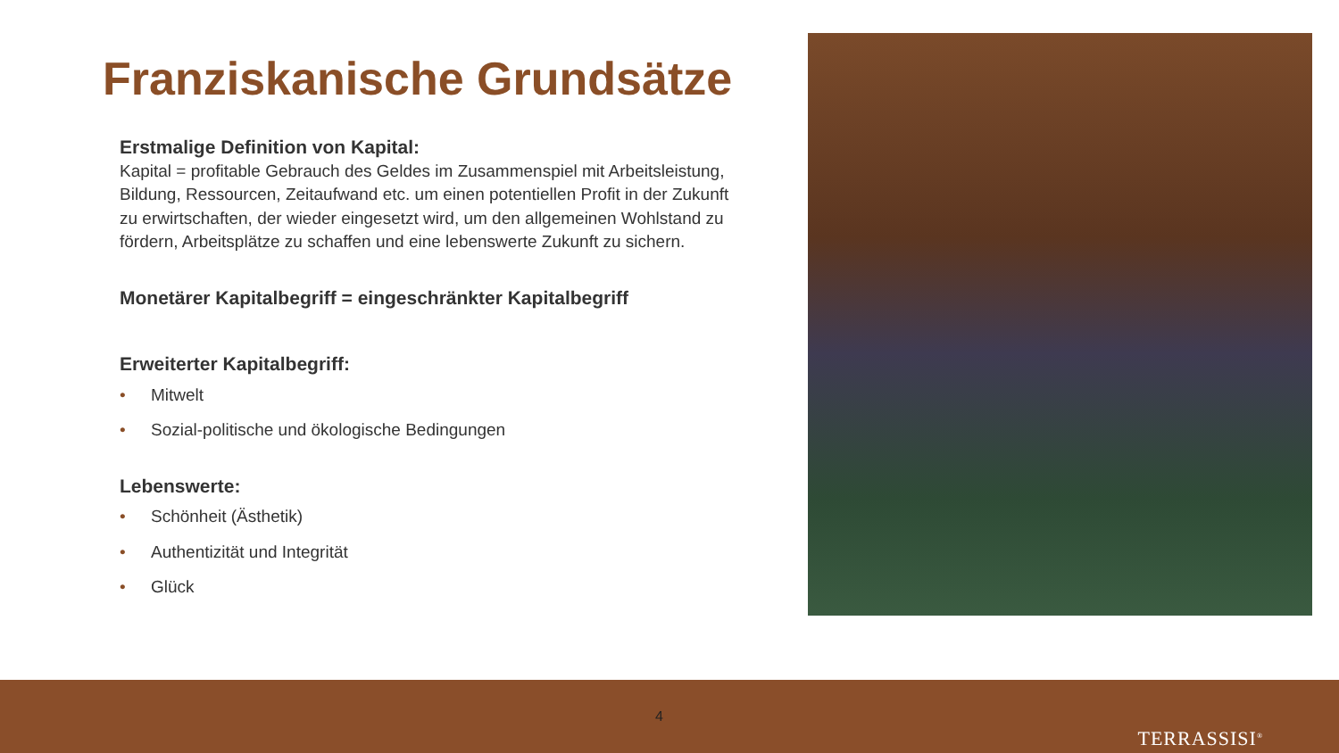Franziskanische Grundsätze
Erstmalige Definition von Kapital:
Kapital = profitable Gebrauch des Geldes im Zusammenspiel mit Arbeitsleistung, Bildung, Ressourcen, Zeitaufwand etc. um einen potentiellen Profit in der Zukunft zu erwirtschaften, der wieder eingesetzt wird, um den allgemeinen Wohlstand zu fördern, Arbeitsplätze zu schaffen und eine lebenswerte Zukunft zu sichern.
Monetärer Kapitalbegriff = eingeschränkter Kapitalbegriff
Erweiterter Kapitalbegriff:
• Mitwelt
• Sozial-politische und ökologische Bedingungen
Lebenswerte:
• Schönheit (Ästhetik)
• Authentizität und Integrität
• Glück
4
TERRASSISI<sup>®</sup>